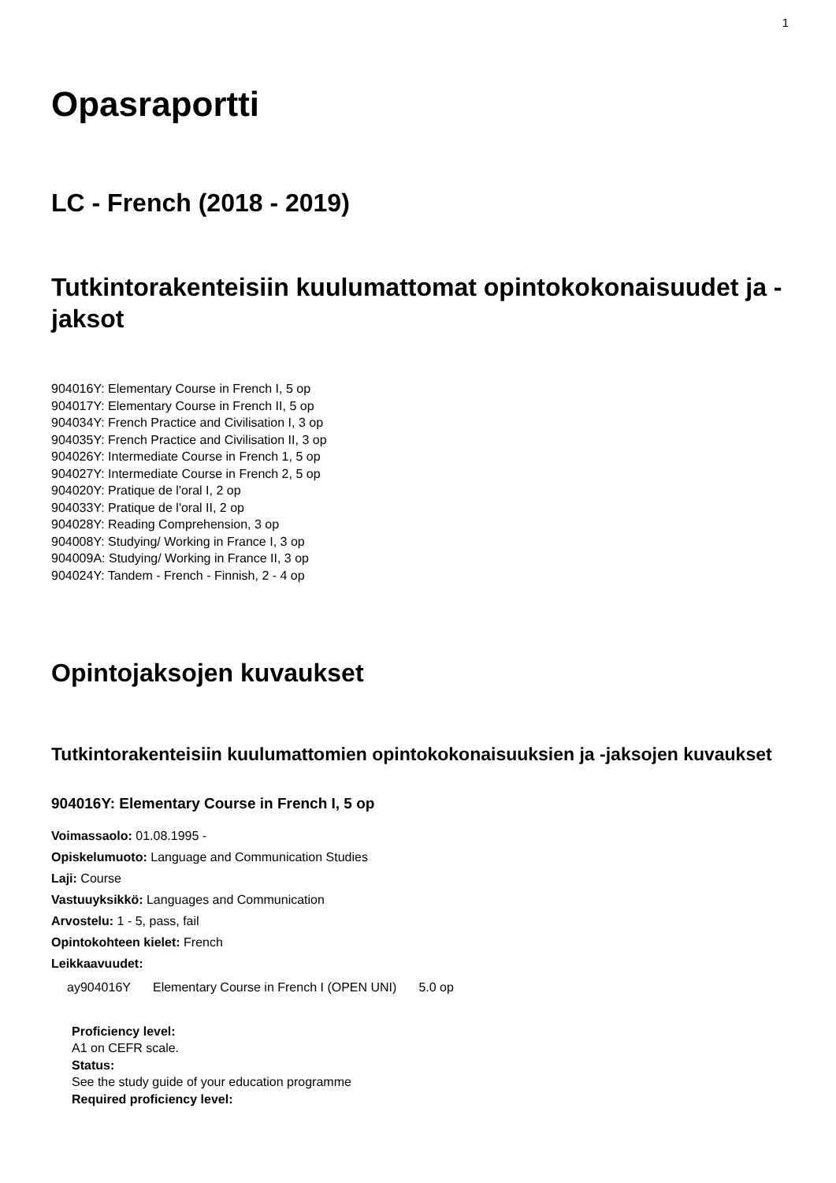1
Opasraportti
LC - French (2018 - 2019)
Tutkintorakenteisiin kuulumattomat opintokokonaisuudet ja -jaksot
904016Y: Elementary Course in French I, 5 op
904017Y: Elementary Course in French II, 5 op
904034Y: French Practice and Civilisation I, 3 op
904035Y: French Practice and Civilisation II, 3 op
904026Y: Intermediate Course in French 1, 5 op
904027Y: Intermediate Course in French 2, 5 op
904020Y: Pratique de l'oral I, 2 op
904033Y: Pratique de l'oral II, 2 op
904028Y: Reading Comprehension, 3 op
904008Y: Studying/ Working in France I, 3 op
904009A: Studying/ Working in France II, 3 op
904024Y: Tandem - French - Finnish, 2 - 4 op
Opintojaksojen kuvaukset
Tutkintorakenteisiin kuulumattomien opintokokonaisuuksien ja -jaksojen kuvaukset
904016Y: Elementary Course in French I, 5 op
Voimassaolo: 01.08.1995 -
Opiskelumuoto: Language and Communication Studies
Laji: Course
Vastuuyksikkö: Languages and Communication
Arvostelu: 1 - 5, pass, fail
Opintokohteen kielet: French
Leikkaavuudet:
| ay904016Y | Elementary Course in French I (OPEN UNI) | 5.0 op |
Proficiency level:
A1 on CEFR scale.
Status:
See the study guide of your education programme
Required proficiency level: